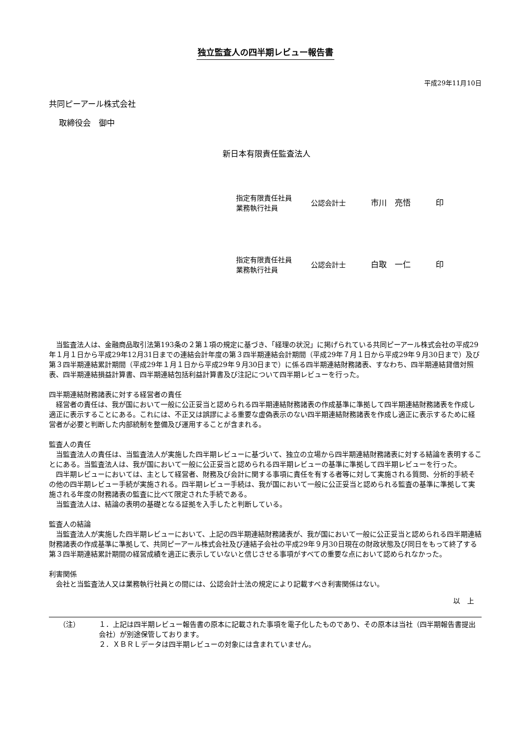独立監査人の四半期レビュー報告書
平成29年11月10日
共同ピーアール株式会社
取締役会　御中
新日本有限責任監査法人
指定有限責任社員
業務執行社員
公認会計士 市川　亮悟 印
指定有限責任社員
業務執行社員
公認会計士 白取　一仁 印
当監査法人は、金融商品取引法第193条の２第１項の規定に基づき、「経理の状況」に掲げられている共同ピーアール株式会社の平成29年１月１日から平成29年12月31日までの連結会計年度の第３四半期連結会計期間（平成29年７月１日から平成29年９月30日まで）及び第３四半期連結累計期間（平成29年１月１日から平成29年９月30日まで）に係る四半期連結財務諸表、すなわち、四半期連結貸借対照表、四半期連結損益計算書、四半期連結包括利益計算書及び注記について四半期レビューを行った。
四半期連結財務諸表に対する経営者の責任
経営者の責任は、我が国において一般に公正妥当と認められる四半期連結財務諸表の作成基準に準拠して四半期連結財務諸表を作成し適正に表示することにある。これには、不正又は誤謬による重要な虚偽表示のない四半期連結財務諸表を作成し適正に表示するために経営者が必要と判断した内部統制を整備及び運用することが含まれる。
監査人の責任
当監査法人の責任は、当監査法人が実施した四半期レビューに基づいて、独立の立場から四半期連結財務諸表に対する結論を表明することにある。当監査法人は、我が国において一般に公正妥当と認められる四半期レビューの基準に準拠して四半期レビューを行った。
四半期レビューにおいては、主として経営者、財務及び会計に関する事項に責任を有する者等に対して実施される質問、分析的手続その他の四半期レビュー手続が実施される。四半期レビュー手続は、我が国において一般に公正妥当と認められる監査の基準に準拠して実施される年度の財務諸表の監査に比べて限定された手続である。
当監査法人は、結論の表明の基礎となる証拠を入手したと判断している。
監査人の結論
当監査法人が実施した四半期レビューにおいて、上記の四半期連結財務諸表が、我が国において一般に公正妥当と認められる四半期連結財務諸表の作成基準に準拠して、共同ピーアール株式会社及び連結子会社の平成29年９月30日現在の財政状態及び同日をもって終了する第３四半期連結累計期間の経営成績を適正に表示していないと信じさせる事項がすべての重要な点において認められなかった。
利害関係
会社と当監査法人又は業務執行社員との間には、公認会計士法の規定により記載すべき利害関係はない。
以　上
（注） １．上記は四半期レビュー報告書の原本に記載された事項を電子化したものであり、その原本は当社（四半期報告書提出会社）が別途保管しております。
２．ＸＢＲＬデータは四半期レビューの対象には含まれていません。